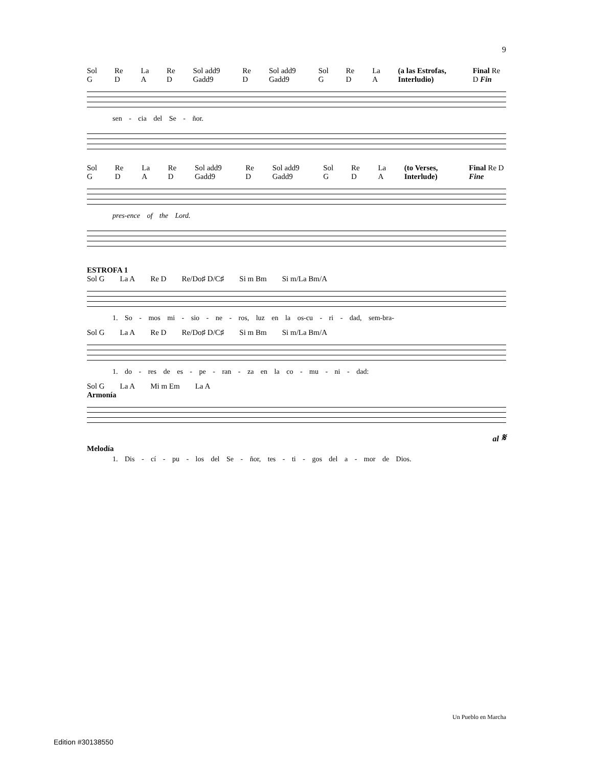9
Sol G Re D La A Re D Sol add9 Gadd9 Re D Sol add9 Gadd9 Sol G Re D La A (a las Estrofas, Interludio) Final Re D Fin
sen - cia del Se - ñor.
Sol G Re D La A Re D Sol add9 Gadd9 Re D Sol add9 Gadd9 Sol G Re D La A (to Verses, Interlude) Final Re D Fine
pres-ence of the Lord.
ESTROFA 1
Sol G La A Re D Re/Do♯ D/C♯ Si m Bm Si m/La Bm/A
1. So - mos mi - sio - ne - ros, luz en la os-cu - ri - dad, sem-bra-
Sol G La A Re D Re/Do♯ D/C♯ Si m Bm Si m/La Bm/A
1. do - res de es - pe - ran - za en la co - mu - ni - dad:
Sol G La A Mi m Em La A
Armonía
al 𝄋
Melodía
1. Dis - cí - pu - los del Se - ñor, tes - ti - gos del a - mor de Dios.
Un Pueblo en Marcha
Edition #30138550